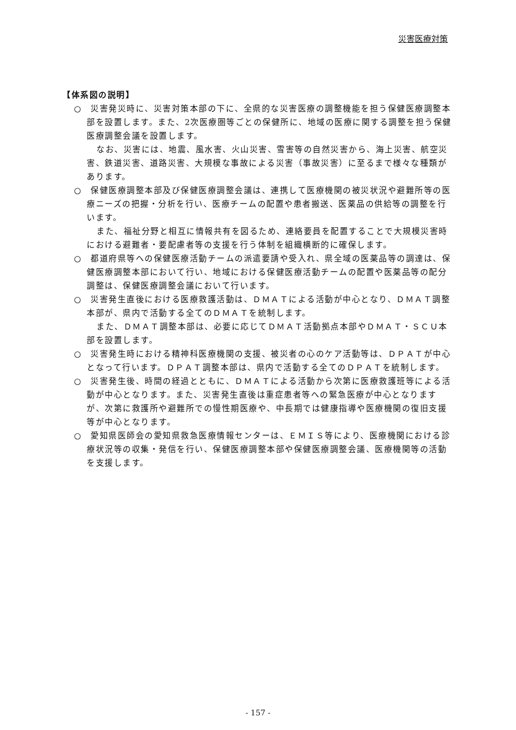災害医療対策
【体系図の説明】
○　災害発災時に、災害対策本部の下に、全県的な災害医療の調整機能を担う保健医療調整本部を設置します。また、2次医療圏等ごとの保健所に、地域の医療に関する調整を担う保健医療調整会議を設置します。
なお、災害には、地震、風水害、火山災害、雪害等の自然災害から、海上災害、航空災害、鉄道災害、道路災害、大規模な事故による災害（事故災害）に至るまで様々な種類があります。
○　保健医療調整本部及び保健医療調整会議は、連携して医療機関の被災状況や避難所等の医療ニーズの把握・分析を行い、医療チームの配置や患者搬送、医薬品の供給等の調整を行います。
また、福祉分野と相互に情報共有を図るため、連絡要員を配置することで大規模災害時における避難者・要配慮者等の支援を行う体制を組織横断的に確保します。
○　都道府県等への保健医療活動チームの派遣要請や受入れ、県全域の医薬品等の調達は、保健医療調整本部において行い、地域における保健医療活動チームの配置や医薬品等の配分調整は、保健医療調整会議において行います。
○　災害発生直後における医療救護活動は、ＤＭＡＴによる活動が中心となり、ＤＭＡＴ調整本部が、県内で活動する全てのＤＭＡＴを統制します。
また、ＤＭＡＴ調整本部は、必要に応じてＤＭＡＴ活動拠点本部やＤＭＡＴ・ＳＣＵ本部を設置します。
○　災害発生時における精神科医療機関の支援、被災者の心のケア活動等は、ＤＰＡＴが中心となって行います。ＤＰＡＴ調整本部は、県内で活動する全てのＤＰＡＴを統制します。
○　災害発生後、時間の経過とともに、ＤＭＡＴによる活動から次第に医療救護班等による活動が中心となります。また、災害発生直後は重症患者等への緊急医療が中心となりますが、次第に救護所や避難所での慢性期医療や、中長期では健康指導や医療機関の復旧支援等が中心となります。
○　愛知県医師会の愛知県救急医療情報センターは、ＥＭＩＳ等により、医療機関における診療状況等の収集・発信を行い、保健医療調整本部や保健医療調整会議、医療機関等の活動を支援します。
- 157 -